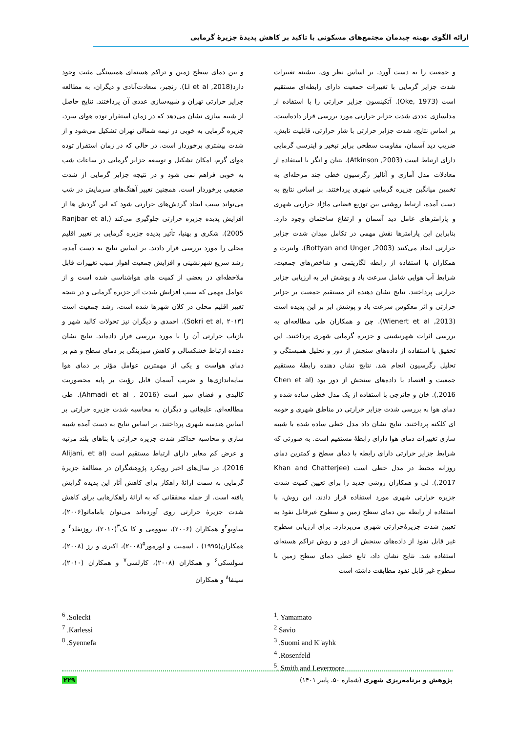ارائه الگوی بهینه چیدمان مجتمع‌های مسکونی با تاکید بر کاهش پدیدهٔ جزیرهٔ گرمایی
و جمعیت را به دست آورد. بر اساس نظر وی، بیشینه تغییرات شدت جزایر گرمایی با تغییرات جمعیت دارای رابطه‌ای مستقیم است (Oke, 1973). آتکینسون جزایر حرارتی را با استفاده از مدلسازی عددی شدت جزایر حرارتی مورد بررسی قرار داده‌است. بر اساس نتایج، شدت جزایر حرارتی با شار حرارتی، قابلیت تابش، ضریب دید آسمان، مقاومت سطحی برابر تبخیر و اینرسی گرمایی دارای ارتباط است (Atkinson ,2003). بتیان و انگر با استفاده از معادلات مدل آماری و آنالیز رگرسیون خطی چند مرحله‌ای به تخمین میانگین جزیره گرمایی شهری پرداختند. بر اساس نتایج به دست آمده، ارتباط روشنی بین توزیع فضایی ماژاد حرارتی شهری و پارامترهای عامل دید آسمان و ارتفاع ساختمان وجود دارد. بنابراین این پارامترها نقش مهمی در تکامل میدان شدت جزایر حرارتی ایجاد می‌کنند (Bottyan and Unger ,2003). واینرت و همکاران با استفاده از رابطه لگاریتمی و شاخص‌های جمعیت، شرایط آب هوایی شامل سرعت باد و پوشش ابر به ارزیابی جزایر حرارتی پرداختند. نتایج نشان دهنده اثر مستقیم جمعیت بر جزایر حرارتی و اثر معکوس سرعت باد و پوشش ابر بر این پدیده است (Wienert et al ,2013). چن و همکاران طی مطالعه‌ای به بررسی اثرات شهرنشینی و جزیره گرمایی شهری پرداختند. این تحقیق با استفاده از داده‌های سنجش از دور و تحلیل همبستگی و تحلیل رگرسیون انجام شد. نتایج نشان دهنده رابطهٔ مستقیم جمعیت و اقتصاد با داده‌های سنجش از دور بود (Chen et al ,2016). خان و چاترجی با استفاده از یک مدل خطی ساده شده و دمای هوا به بررسی شدت جزایر حرارتی در مناطق شهری و حومه ای کلکته پرداختند. نتایج نشان داد مدل خطی ساده شده با شبیه سازی تغییرات دمای هوا دارای رابطهٔ مستقیم است. به صورتی که شرایط جزایر حرارتی دارای رابطه با دمای سطح و کمترین دمای روزانه محیط در مدل خطی است (Khan and Chatterjee ,2017). لی و همکاران روشی جدید را برای تعیین کمیت شدت جزیره حرارتی شهری مورد استفاده قرار دادند. این روش، با استفاده از رابطه بین دمای سطح زمین و سطوح غیرقابل نفوذ به تعیین شدت جزیرهٔ‌حرارتی شهری می‌پردازد. برای ارزیابی سطوح غیر قابل نفوذ از داده‌های سنجش از دور و روش تراکم هسته‌ای استفاده شد. نتایج نشان داد، تابع خطی دمای سطح زمین با سطوح غیر قابل نفوذ مطابقت داشته است
و بین دمای سطح زمین و تراکم هسته‌ای همبستگی مثبت وجود دارد(Li et al ,2018). رنجبر، سعادت‌آبادی و دیگران، به مطالعه جزایر حرارتی تهران و شبیه‌سازی عددی آن پرداختند. نتایج حاصل از شبیه سازی نشان می‌دهد که در زمان استقرار توده هوای سرد، جزیره گرمایی به خوبی در نیمه شمالی تهران تشکیل می‌شود و از شدت بیشتری برخوردار است. در حالی که در زمان استقرار توده هوای گرم، امکان تشکیل و توسعه جزایر گرمایی در ساعات شب به خوبی فراهم نمی شود و در نتیجه جزایر گرمایی از شدت ضعیفی برخوردار است. همچنین تغییر آهنگ‌های سرمایش در شب می‌تواند سبب ایجاد گردش‌های حرارتی شود که این گردش ها از افزایش پدیده جزیره حرارتی جلوگیری می‌کند (Ranjbar et al, 2005). شکری و بهنیا، تأثیر پدیده جزیره گرمایی بر تغییر اقلیم محلی را مورد بررسی قرار دادند. بر اساس نتایج به دست آمده، رشد سریع شهرنشینی و افزایش جمعیت اهواز سبب تغییرات قابل ملاحظه‌ای در بعضی از کمیت های هواشناسی شده است و از عوامل مهمی که سبب افزایش شدت اثر جزیره گرمایی و در نتیجه تغییر اقلیم محلی در کلان شهرها شده است، رشد جمعیت است (Sokri et al, ۲۰۱۳). احمدی و دیگران نیز تحولات کالبد شهر و بازتاب حرارتی آن را با مورد بررسی قرار داده‌اند. نتایج نشان دهنده ارتباط خشکسالی و کاهش سبزینگی بر دمای سطح و هم بر دمای هواست و یکی از مهمترین عوامل مؤثر بر دمای هوا سایه‌اندازی‌ها و ضریب آسمان قابل رؤیت بر پایه محصوریت کالبدی و فضای سبز است (Ahmadi et al , 2016). طی مطالعه‌ای، علیجانی و دیگران به محاسبه شدت جزیره حرارتی بر اساس هندسه شهری پرداختند. بر اساس نتایج به دست آمده شبیه سازی و محاسبه حداکثر شدت جزیره حرارتی با بناهای بلند مرتبه و عرض کم معابر دارای ارتباط مستقیم است (Alijani, et al 2016). در سال‌های اخیر رویکرد پژوهشگران در مطالعهٔ جزیرهٔ گرمایی به سمت ارائهٔ راهکار برای کاهش آثار این پدیده گرایش یافته است. از جمله محققانی که به ارائهٔ راهکارهایی برای کاهش شدت جزیرهٔ حرارتی روی آورده‌اند می‌توان یاماماتو(۲۰۰۶)، ساویو<sup>۲</sup>و همکاران (۲۰۰۶)، سوومی و کا یک<sup>۳</sup>(۲۰۱۰)، روزنفلد<sup>۴</sup> و همکاران(۱۹۹۵) ، اسمیت و لورمور<sup>۵</sup>(۲۰۰۸)، اکبری و رز (۲۰۰۸)، سولسکی<sup>۶</sup> و همکاران (۲۰۰۸)، کارلسی<sup>۷</sup> و همکاران (۲۰۱۰)، سینفا<sup>۸</sup> و همکاران
<sup>6</sup> .Solecki
<sup>7</sup> .Karlessi
<sup>8</sup> .Syennefa
<sup>1</sup>. Yamamato
<sup>2</sup> Savio
<sup>3</sup> .Suomi and K¨ayhk
<sup>4</sup> .Rosenfeld
<sup>5</sup>. Smith and Levermore
پژوهش و برنامه‌ریزی شهری (شماره ۵۰، پاییز ۱۴۰۱) ۲۲۹